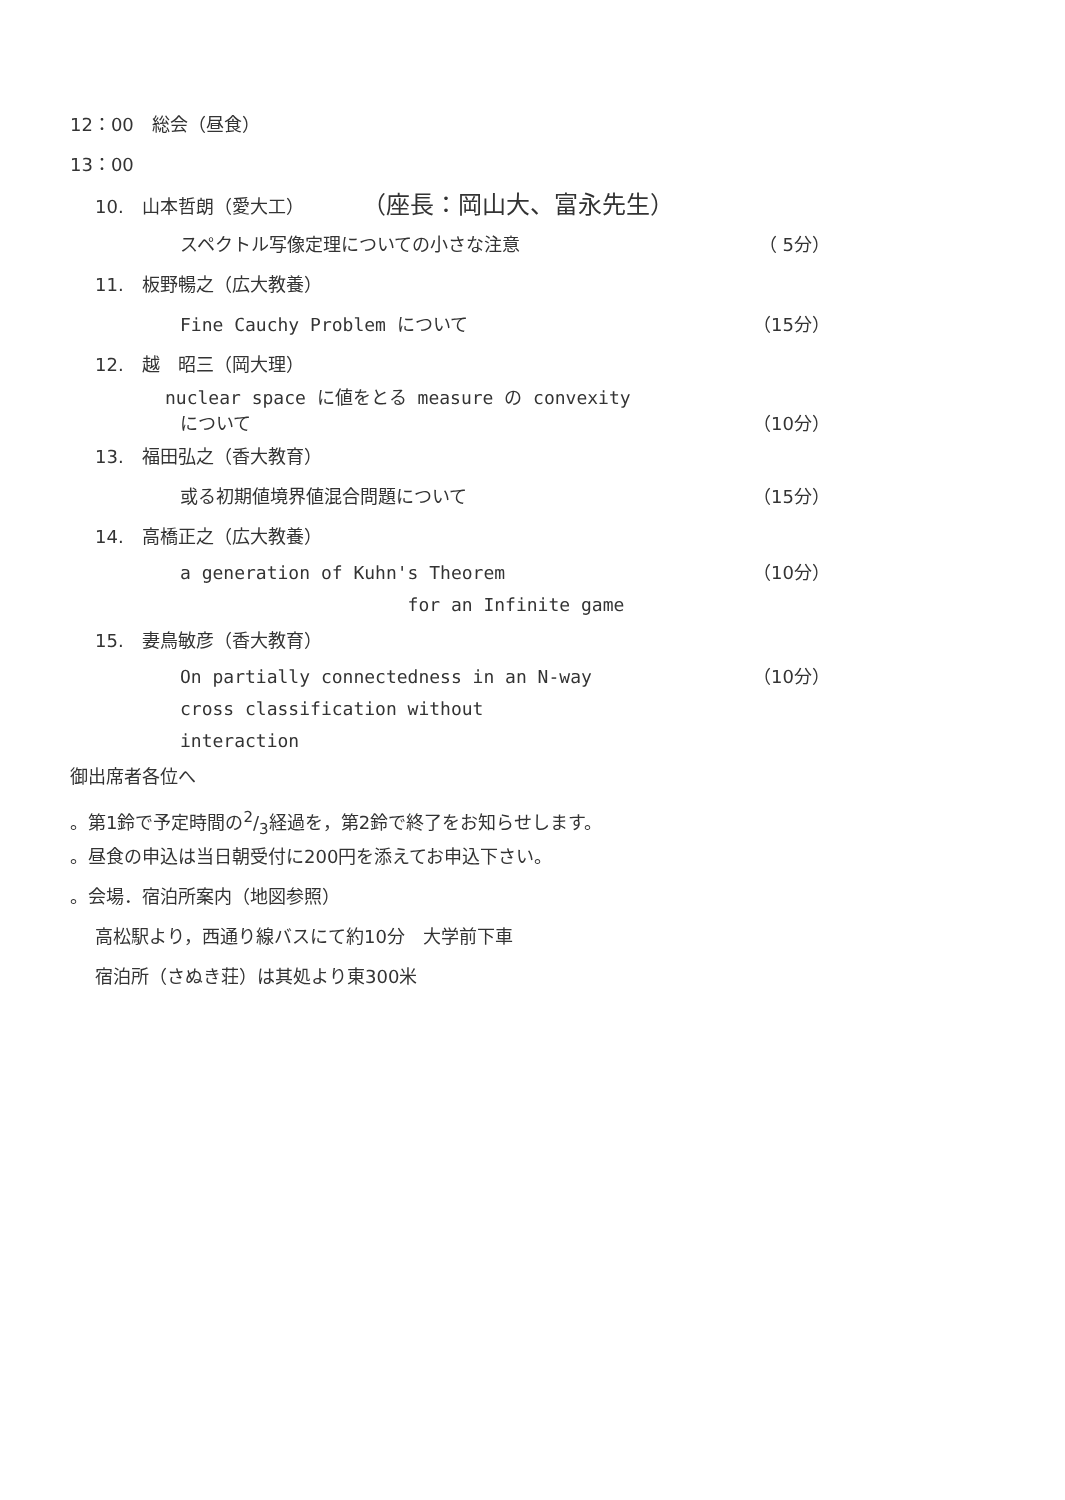12：00　総会（昼食）
13：00
10.　山本哲朗（愛大工） （座長：岡山大、富永先生）
スペクトル写像定理についての小さな注意 （ 5分）
11.　板野暢之（広大教養）
Fine Cauchy Problem について （15分）
12.　越　昭三（岡大理）
nuclear space に値をとる measure の convexity
について （10分）
13.　福田弘之（香大教育）
或る初期値境界値混合問題について （15分）
14.　高橋正之（広大教養）
a generation of Kuhn's Theorem
for an Infinite game （10分）
15.　妻鳥敏彦（香大教育）
On partially connectedness in an N-way
cross classification without
interaction （10分）
御出席者各位へ
。第1鈴で予定時間の2/3経過を，第2鈴で終了をお知らせします。
。昼食の申込は当日朝受付に200円を添えてお申込下さい。
。会場．宿泊所案内（地図参照）
高松駅より，西通り線バスにて約10分　大学前下車
宿泊所（さぬき荘）は其処より東300米